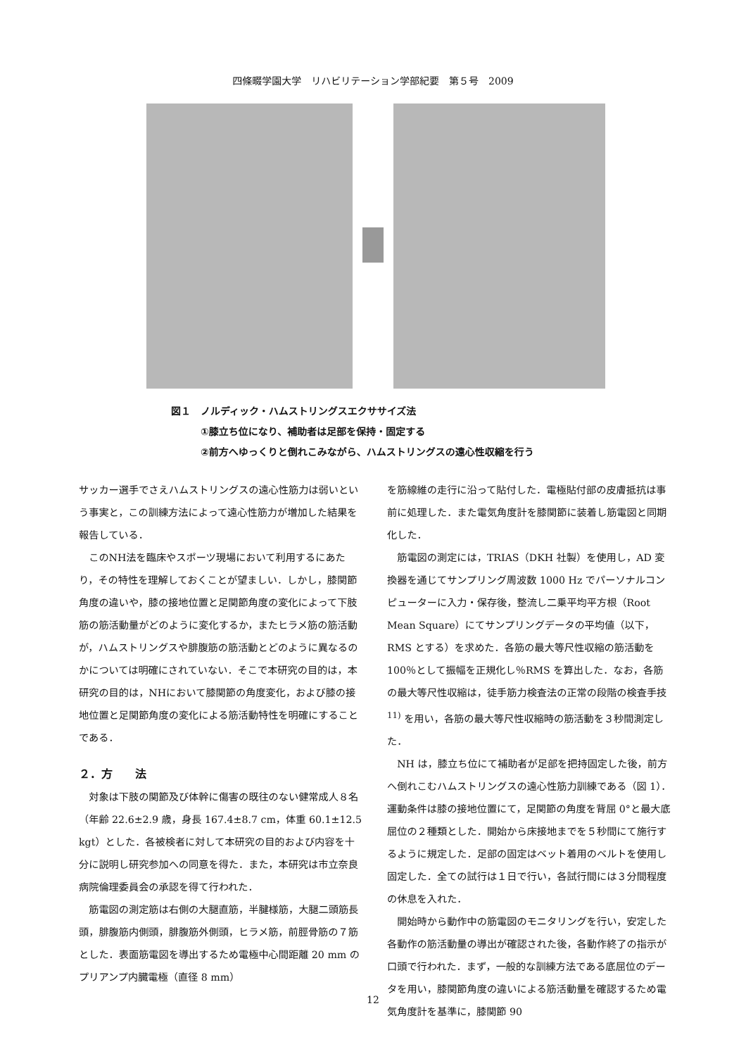四條畷学園大学　リハビリテーション学部紀要　第５号　2009
図１　ノルディック・ハムストリングスエクササイズ法
　　　①膝立ち位になり、補助者は足部を保持・固定する
　　　②前方へゆっくりと倒れこみながら、ハムストリングスの遠心性収縮を行う
サッカー選手でさえハムストリングスの遠心性筋力は弱いという事実と，この訓練方法によって遠心性筋力が増加した結果を報告している．
このNH法を臨床やスポーツ現場において利用するにあたり，その特性を理解しておくことが望ましい．しかし，膝関節角度の違いや，膝の接地位置と足関節角度の変化によって下肢筋の筋活動量がどのように変化するか，またヒラメ筋の筋活動が，ハムストリングスや腓腹筋の筋活動とどのように異なるのかについては明確にされていない．そこで本研究の目的は，本研究の目的は，NHにおいて膝関節の角度変化，および膝の接地位置と足関節角度の変化による筋活動特性を明確にすることである．
２．方　　法
対象は下肢の関節及び体幹に傷害の既往のない健常成人８名（年齢 22.6±2.9 歳，身長 167.4±8.7 cm，体重 60.1±12.5 kgt）とした．各被検者に対して本研究の目的および内容を十分に説明し研究参加への同意を得た．また，本研究は市立奈良病院倫理委員会の承認を得て行われた．
筋電図の測定筋は右側の大腿直筋，半腱様筋，大腿二頭筋長頭，腓腹筋内側頭，腓腹筋外側頭，ヒラメ筋，前脛骨筋の７筋とした．表面筋電図を導出するため電極中心間距離 20 mm のプリアンプ内臓電極（直径 8 mm）
を筋線維の走行に沿って貼付した．電極貼付部の皮膚抵抗は事前に処理した．また電気角度計を膝関節に装着し筋電図と同期化した．
筋電図の測定には，TRIAS（DKH 社製）を使用し，AD 変換器を通じてサンプリング周波数 1000 Hz でパーソナルコンピューターに入力・保存後，整流し二乗平均平方根（Root Mean Square）にてサンプリングデータの平均値（以下，RMS とする）を求めた．各筋の最大等尺性収縮の筋活動を 100％として振幅を正規化し％RMS を算出した．なお，各筋の最大等尺性収縮は，徒手筋力検査法の正常の段階の検査手技<sup>11)</sup> を用い，各筋の最大等尺性収縮時の筋活動を３秒間測定した．
NH は，膝立ち位にて補助者が足部を把持固定した後，前方へ倒れこむハムストリングスの遠心性筋力訓練である（図 1）．運動条件は膝の接地位置にて，足関節の角度を背屈 0°と最大底屈位の２種類とした．開始から床接地までを５秒間にて施行するように規定した．足部の固定はベット着用のベルトを使用し固定した．全ての試行は１日で行い，各試行間には３分間程度の休息を入れた．
開始時から動作中の筋電図のモニタリングを行い，安定した各動作の筋活動量の導出が確認された後，各動作終了の指示が口頭で行われた．まず，一般的な訓練方法である底屈位のデータを用い，膝関節角度の違いによる筋活動量を確認するため電気角度計を基準に，膝関節 90
12